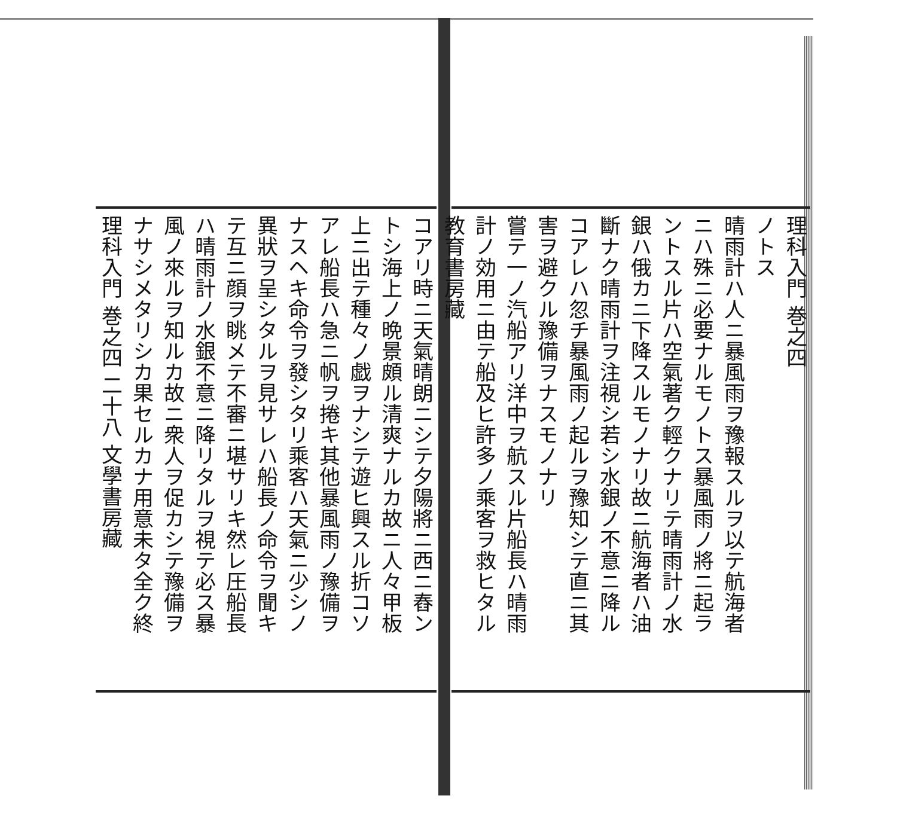理科入門 巻之四
ノトス
晴雨計ハ人ニ暴風雨ヲ豫報スルヲ以テ航海者
ニハ殊ニ必要ナルモノトス暴風雨ノ將ニ起ラ
ントスル片ハ空氣著ク輕クナリテ晴雨計ノ水
銀ハ俄カニ下降スルモノナリ故ニ航海者ハ油
斷ナク晴雨計ヲ注視シ若シ水銀ノ不意ニ降ル
コアレハ忽チ暴風雨ノ起ルヲ豫知シテ直ニ其
害ヲ避クル豫備ヲナスモノナリ
嘗テ一ノ汽船アリ洋中ヲ航スル片船長ハ晴雨
計ノ効用ニ由テ船及ヒ許多ノ乘客ヲ救ヒタル
教育書房藏
コアリ時ニ天氣晴朗ニシテ夕陽將ニ西ニ舂ン
トシ海上ノ晩景頗ル清爽ナルカ故ニ人々甲板
上ニ出テ種々ノ戯ヲナシテ遊ヒ興スル折コソ
アレ船長ハ急ニ帆ヲ捲キ其他暴風雨ノ豫備ヲ
ナスヘキ命令ヲ發シタリ乘客ハ天氣ニ少シノ
異狀ヲ呈シタルヲ見サレハ船長ノ命令ヲ聞キ
テ互ニ顔ヲ眺メテ不審ニ堪サリキ然レ圧船長
ハ晴雨計ノ水銀不意ニ降リタルヲ視テ必ス暴
風ノ來ルヲ知ルカ故ニ衆人ヲ促カシテ豫備ヲ
ナサシメタリシカ果セルカナ用意未タ全ク終
理科入門 巻之四 二十八 文學書房藏